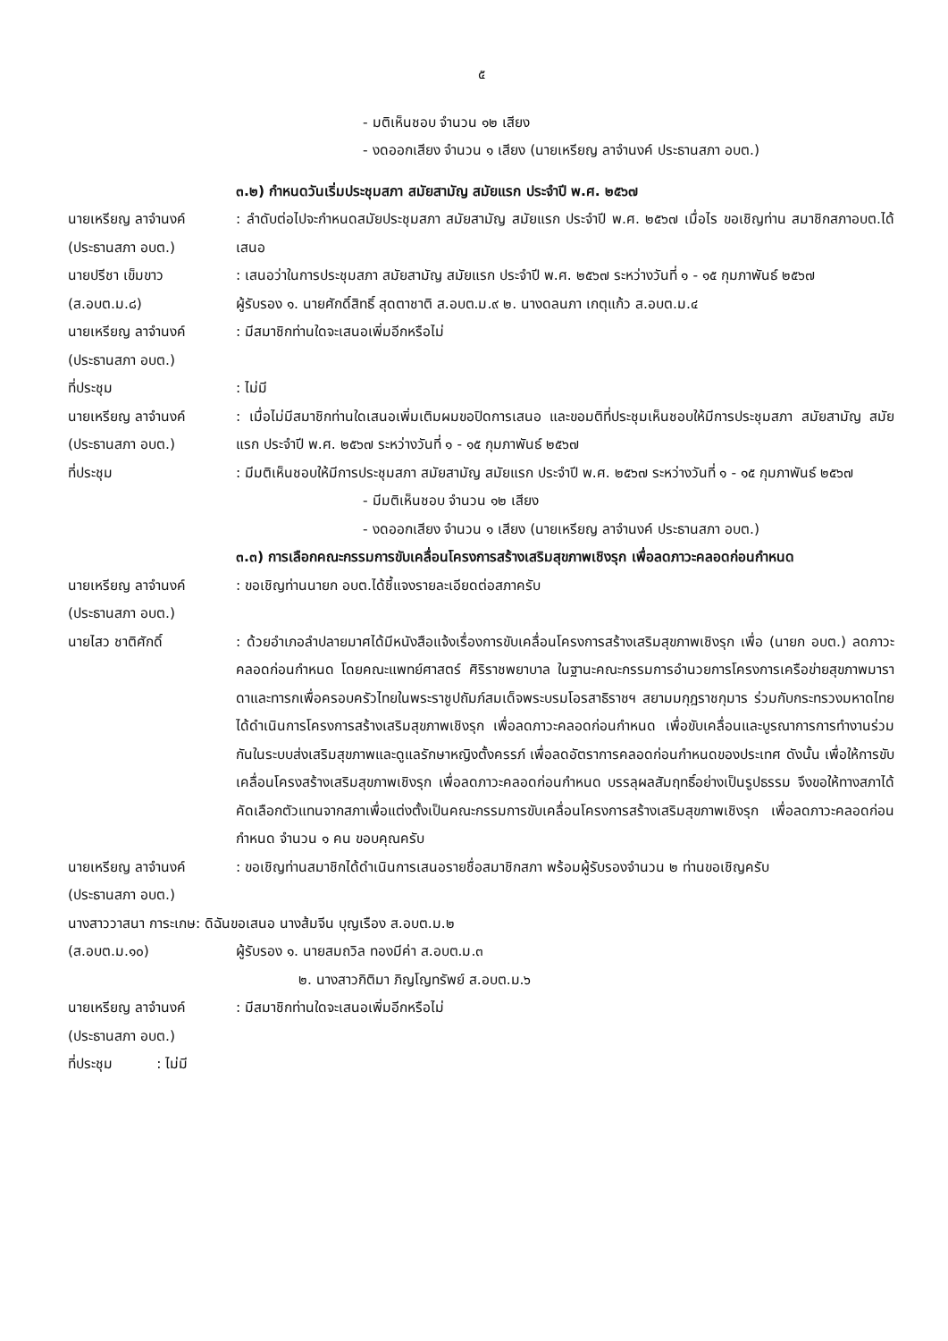๕
- มติเห็นชอบ จำนวน ๑๒ เสียง
- งดออกเสียง จำนวน ๑ เสียง (นายเหรียญ ลาจำนงค์ ประธานสภา อบต.)
๓.๒) กำหนดวันเริ่มประชุมสภา สมัยสามัญ สมัยแรก ประจำปี พ.ศ. ๒๕๖๗
นายเหรียญ ลาจำนงค์
(ประธานสภา อบต.)
: ลำดับต่อไปจะกำหนดสมัยประชุมสภา สมัยสามัญ สมัยแรก ประจำปี พ.ศ. ๒๕๖๗ เมื่อไร ขอเชิญท่าน สมาชิกสภาอบต.ได้เสนอ
นายปรีชา เข็มขาว
(ส.อบต.ม.๘)
: เสนอว่าในการประชุมสภา สมัยสามัญ สมัยแรก ประจำปี พ.ศ. ๒๕๖๗ ระหว่างวันที่ ๑ - ๑๕ กุมภาพันธ์ ๒๕๖๗
ผู้รับรอง ๑. นายศักดิ์สิทธิ์ สุดตาชาติ ส.อบต.ม.๙ ๒. นางดลนภา เกตุแก้ว ส.อบต.ม.๔
นายเหรียญ ลาจำนงค์
(ประธานสภา อบต.)
: มีสมาชิกท่านใดจะเสนอเพิ่มอีกหรือไม่
ที่ประชุม : ไม่มี
นายเหรียญ ลาจำนงค์
(ประธานสภา อบต.)
: เมื่อไม่มีสมาชิกท่านใดเสนอเพิ่มเติมผมขอปิดการเสนอ และขอมติที่ประชุมเห็นชอบให้มีการประชุมสภา สมัยสามัญ สมัยแรก ประจำปี พ.ศ. ๒๕๖๗ ระหว่างวันที่ ๑ - ๑๕ กุมภาพันธ์ ๒๕๖๗
ที่ประชุม : มีมติเห็นชอบให้มีการประชุมสภา สมัยสามัญ สมัยแรก ประจำปี พ.ศ. ๒๕๖๗ ระหว่างวันที่ ๑ - ๑๕ กุมภาพันธ์ ๒๕๖๗
- มีมติเห็นชอบ จำนวน ๑๒ เสียง
- งดออกเสียง จำนวน ๑ เสียง (นายเหรียญ ลาจำนงค์ ประธานสภา อบต.)
๓.๓) การเลือกคณะกรรมการขับเคลื่อนโครงการสร้างเสริมสุขภาพเชิงรุก เพื่อลดภาวะคลอดก่อนกำหนด
นายเหรียญ ลาจำนงค์
(ประธานสภา อบต.)
: ขอเชิญท่านนายก อบต.ได้ชี้แจงรายละเอียดต่อสภาครับ
นายไสว ชาติศักดิ์ : ด้วยอำเภอลำปลายมาศได้มีหนังสือแจ้งเรื่องการขับเคลื่อนโครงการสร้างเสริมสุขภาพเชิงรุก เพื่อ (นายก อบต.) ลดภาวะคลอดก่อนกำหนด โดยคณะแพทย์ศาสตร์ ศิริราชพยาบาล ในฐานะคณะกรรมการอำนวยการโครงการเครือข่ายสุขภาพมาราดาและทารกเพื่อครอบครัวไทยในพระราชูปถัมภ์สมเด็จพระบรมโอรสาธิราชฯ สยามมกุฎราชกุมาร ร่วมกับกระทรวงมหาดไทย ได้ดำเนินการโครงการสร้างเสริมสุขภาพเชิงรุก เพื่อลดภาวะคลอดก่อนกำหนด เพื่อขับเคลื่อนและบูรณาการการทำงานร่วมกันในระบบส่งเสริมสุขภาพและดูแลรักษาหญิงตั้งครรภ์ เพื่อลดอัตราการคลอดก่อนกำหนดของประเทศ ดังนั้น เพื่อให้การขับเคลื่อนโครงสร้างเสริมสุขภาพเชิงรุก เพื่อลดภาวะคลอดก่อนกำหนด บรรลุผลสัมฤทธิ์อย่างเป็นรูปธรรม จึงขอให้ทางสภาได้คัดเลือกตัวแทนจากสภาเพื่อแต่งตั้งเป็นคณะกรรมการขับเคลื่อนโครงการสร้างเสริมสุขภาพเชิงรุก เพื่อลดภาวะคลอดก่อนกำหนด จำนวน ๑ คน ขอบคุณครับ
นายเหรียญ ลาจำนงค์
(ประธานสภา อบต.)
: ขอเชิญท่านสมาชิกได้ดำเนินการเสนอรายชื่อสมาชิกสภา พร้อมผู้รับรองจำนวน ๒ ท่านขอเชิญครับ
นางสาววาสนา การะเกษ: ดิฉันขอเสนอ นางส้มจีน บุญเรือง ส.อบต.ม.๒
(ส.อบต.ม.๑๐) ผู้รับรอง ๑. นายสมถวิล ทองมีค่า ส.อบต.ม.๓
๒. นางสาวกิติมา ภิญโญทรัพย์ ส.อบต.ม.๖
นายเหรียญ ลาจำนงค์
(ประธานสภา อบต.)
: มีสมาชิกท่านใดจะเสนอเพิ่มอีกหรือไม่
ที่ประชุม : ไม่มี